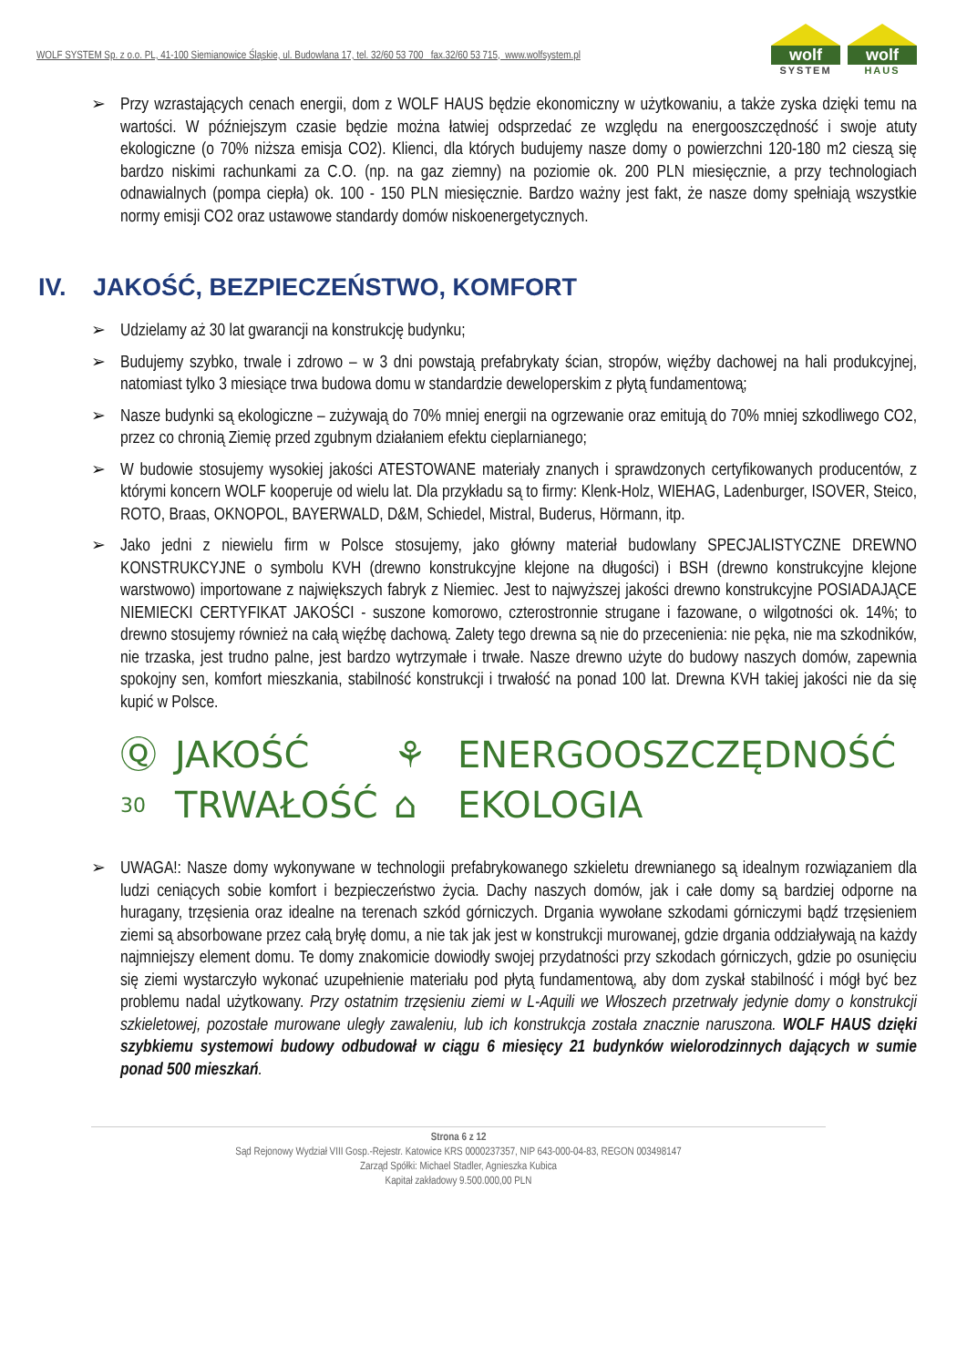WOLF SYSTEM Sp. z o.o. PL, 41-100 Siemianowice Śląskie, ul. Budowlana 17, tel. 32/60 53 700 fax.32/60 53 715, www.wolfsystem.pl
wolf
SYSTEM
wolf
HAUS
➢ Przy wzrastających cenach energii, dom z WOLF HAUS będzie ekonomiczny w użytkowaniu, a także zyska dzięki temu na wartości. W późniejszym czasie będzie można łatwiej odsprzedać ze względu na energooszczędność i swoje atuty ekologiczne (o 70% niższa emisja CO2). Klienci, dla których budujemy nasze domy o powierzchni 120-180 m2 cieszą się bardzo niskimi rachunkami za C.O. (np. na gaz ziemny) na poziomie ok. 200 PLN miesięcznie, a przy technologiach odnawialnych (pompa ciepła) ok. 100 - 150 PLN miesięcznie. Bardzo ważny jest fakt, że nasze domy spełniają wszystkie normy emisji CO2 oraz ustawowe standardy domów niskoenergetycznych.
IV. JAKOŚĆ, BEZPIECZEŃSTWO, KOMFORT
➢ Udzielamy aż 30 lat gwarancji na konstrukcję budynku;
➢ Budujemy szybko, trwale i zdrowo – w 3 dni powstają prefabrykaty ścian, stropów, więźby dachowej na hali produkcyjnej, natomiast tylko 3 miesiące trwa budowa domu w standardzie deweloperskim z płytą fundamentową;
➢ Nasze budynki są ekologiczne – zużywają do 70% mniej energii na ogrzewanie oraz emitują do 70% mniej szkodliwego CO2, przez co chronią Ziemię przed zgubnym działaniem efektu cieplarnianego;
➢ W budowie stosujemy wysokiej jakości ATESTOWANE materiały znanych i sprawdzonych certyfikowanych producentów, z którymi koncern WOLF kooperuje od wielu lat. Dla przykładu są to firmy: Klenk-Holz, WIEHAG, Ladenburger, ISOVER, Steico, ROTO, Braas, OKNOPOL, BAYERWALD, D&M, Schiedel, Mistral, Buderus, Hörmann, itp.
➢ Jako jedni z niewielu firm w Polsce stosujemy, jako główny materiał budowlany SPECJALISTYCZNE DREWNO KONSTRUKCYJNE o symbolu KVH (drewno konstrukcyjne klejone na długości) i BSH (drewno konstrukcyjne klejone warstwowo) importowane z największych fabryk z Niemiec. Jest to najwyższej jakości drewno konstrukcyjne POSIADAJĄCE NIEMIECKI CERTYFIKAT JAKOŚCI - suszone komorowo, czterostronnie strugane i fazowane, o wilgotności ok. 14%; to drewno stosujemy również na całą więźbę dachową. Zalety tego drewna są nie do przecenienia: nie pęka, nie ma szkodników, nie trzaska, jest trudno palne, jest bardzo wytrzymałe i trwałe. Nasze drewno użyte do budowy naszych domów, zapewnia spokojny sen, komfort mieszkania, stabilność konstrukcji i trwałość na ponad 100 lat. Drewna KVH takiej jakości nie da się kupić w Polsce.
Ⓠ JAKOŚĆ ⚘ ENERGOOSZCZĘDNOŚĆ 30 TRWAŁOŚĆ ⌂ EKOLOGIA
➢ UWAGA!: Nasze domy wykonywane w technologii prefabrykowanego szkieletu drewnianego są idealnym rozwiązaniem dla ludzi ceniących sobie komfort i bezpieczeństwo życia. Dachy naszych domów, jak i całe domy są bardziej odporne na huragany, trzęsienia oraz idealne na terenach szkód górniczych. Drgania wywołane szkodami górniczymi bądź trzęsieniem ziemi są absorbowane przez całą bryłę domu, a nie tak jak jest w konstrukcji murowanej, gdzie drgania oddziaływają na każdy najmniejszy element domu. Te domy znakomicie dowiodły swojej przydatności przy szkodach górniczych, gdzie po osunięciu się ziemi wystarczyło wykonać uzupełnienie materiału pod płytą fundamentową, aby dom zyskał stabilność i mógł być bez problemu nadal użytkowany. Przy ostatnim trzęsieniu ziemi w L-Aquili we Włoszech przetrwały jedynie domy o konstrukcji szkieletowej, pozostałe murowane uległy zawaleniu, lub ich konstrukcja została znacznie naruszona. WOLF HAUS dzięki szybkiemu systemowi budowy odbudował w ciągu 6 miesięcy 21 budynków wielorodzinnych dających w sumie ponad 500 mieszkań.
Strona 6 z 12
Sąd Rejonowy Wydział VIII Gosp.-Rejestr. Katowice KRS 0000237357, NIP 643-000-04-83, REGON 003498147
Zarząd Spółki: Michael Stadler, Agnieszka Kubica
Kapitał zakładowy 9.500.000,00 PLN